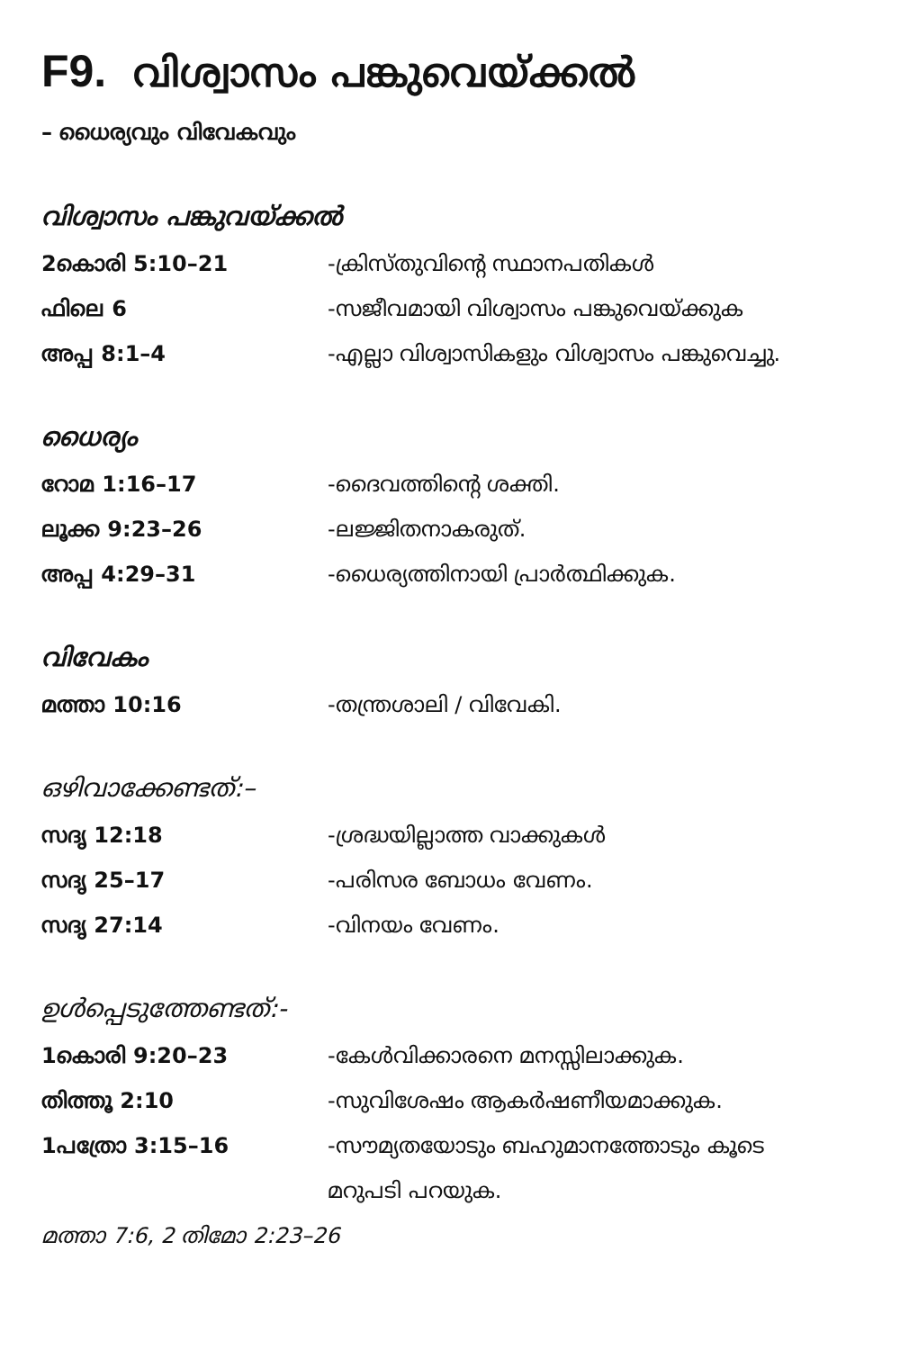F9. വിശ്വാസം പങ്കുവെയ്ക്കൽ
– ധൈര്യവും വിവേകവും
വിശ്വാസം പങ്കുവയ്ക്കൽ
| 2കൊരി 5:10–21 | -ക്രിസ്തുവിന്റെ സ്ഥാനപതികൾ |
| ഫിലെ 6 | -സജീവമായി വിശ്വാസം പങ്കുവെയ്ക്കുക |
| അപ്പ 8:1–4 | -എല്ലാ വിശ്വാസികളും വിശ്വാസം പങ്കുവെച്ചു. |
ധൈര്യം
| റോമ 1:16–17 | -ദൈവത്തിന്റെ ശക്തി. |
| ലൂക്ക 9:23–26 | -ലജ്ജിതനാകരുത്. |
| അപ്പ 4:29–31 | -ധൈര്യത്തിനായി പ്രാർത്ഥിക്കുക. |
വിവേകം
| മത്താ 10:16 | -തന്ത്രശാലി / വിവേകി. |
ഒഴിവാക്കേണ്ടത്:–
| സദൃ 12:18 | -ശ്രദ്ധയില്ലാത്ത വാക്കുകൾ |
| സദൃ 25–17 | -പരിസര ബോധം വേണം. |
| സദൃ 27:14 | -വിനയം വേണം. |
ഉൾപ്പെടുത്തേണ്ടത്:-
| 1കൊരി 9:20–23 | -കേൾവിക്കാരനെ മനസ്സിലാക്കുക. |
| തിത്തൂ 2:10 | -സുവിശേഷം ആകർഷണീയമാക്കുക. |
| 1പത്രോ 3:15–16 | -സൗമ്യതയോടും ബഹുമാനത്തോടും കൂടെ |
| | മറുപടി പറയുക. |
മത്താ 7:6, 2 തിമോ 2:23–26